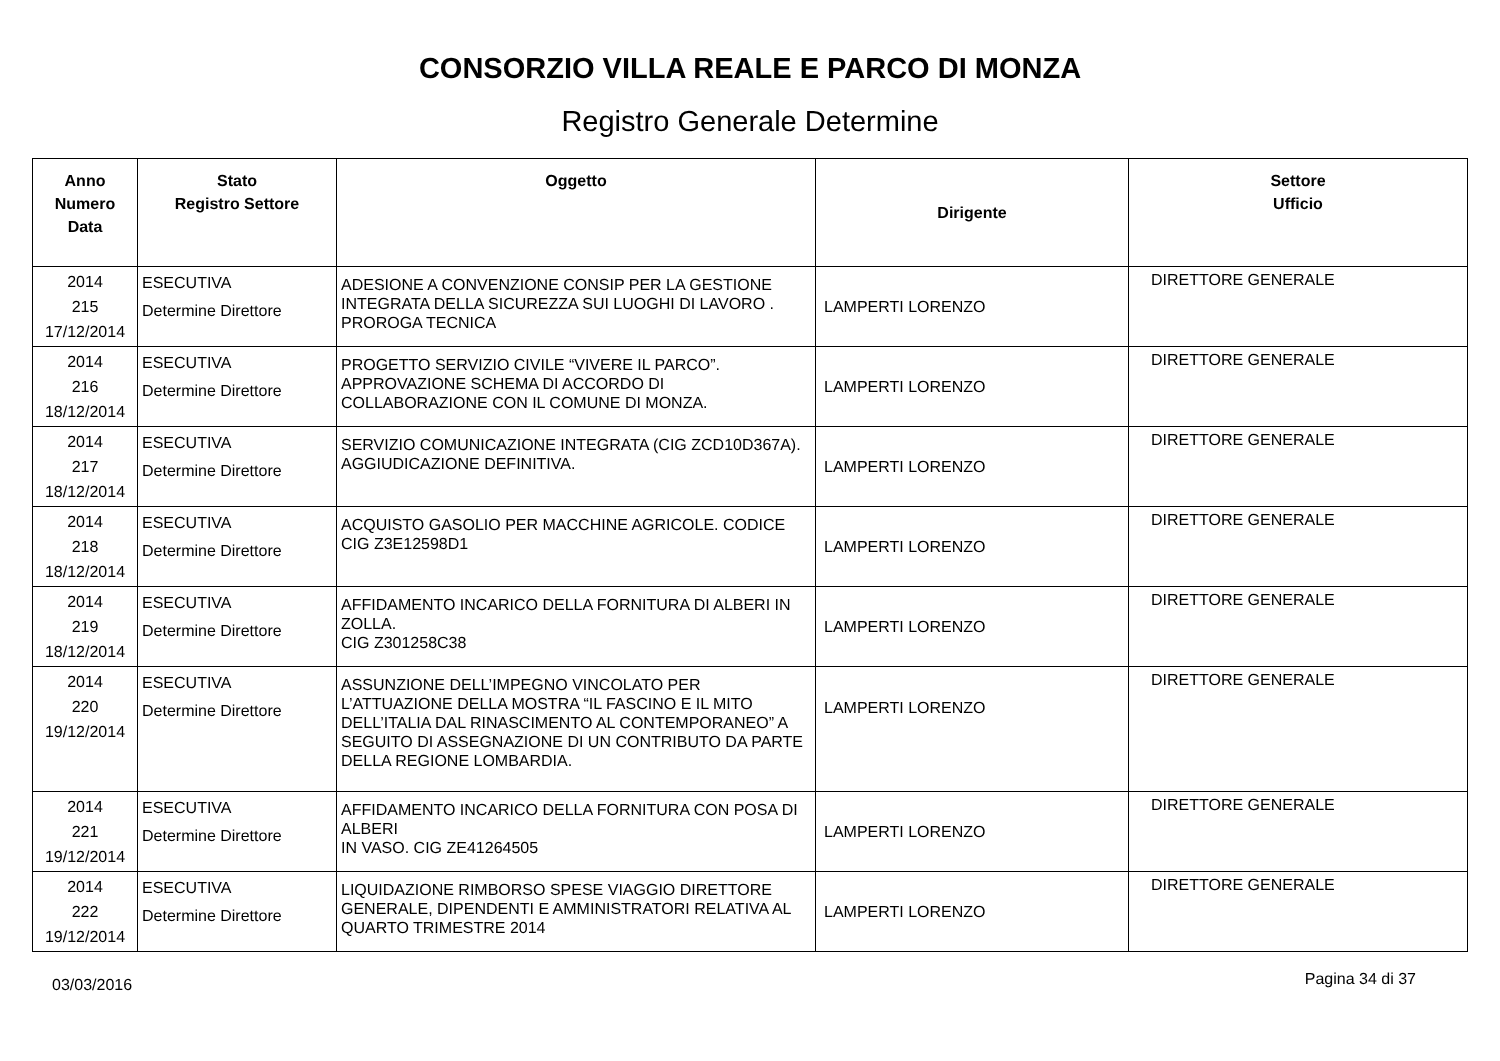CONSORZIO VILLA REALE E PARCO DI MONZA
Registro Generale Determine
| Anno Numero Data | Stato Registro Settore | Oggetto | Dirigente | Settore Ufficio |
| --- | --- | --- | --- | --- |
| 2014 215 17/12/2014 | ESECUTIVA Determine Direttore | ADESIONE A CONVENZIONE CONSIP PER LA GESTIONE INTEGRATA DELLA SICUREZZA SUI LUOGHI DI LAVORO . PROROGA TECNICA | LAMPERTI LORENZO | DIRETTORE GENERALE |
| 2014 216 18/12/2014 | ESECUTIVA Determine Direttore | PROGETTO SERVIZIO CIVILE “VIVERE IL PARCO”. APPROVAZIONE SCHEMA DI ACCORDO DI COLLABORAZIONE CON IL COMUNE DI MONZA. | LAMPERTI LORENZO | DIRETTORE GENERALE |
| 2014 217 18/12/2014 | ESECUTIVA Determine Direttore | SERVIZIO COMUNICAZIONE INTEGRATA (CIG ZCD10D367A). AGGIUDICAZIONE DEFINITIVA. | LAMPERTI LORENZO | DIRETTORE GENERALE |
| 2014 218 18/12/2014 | ESECUTIVA Determine Direttore | ACQUISTO GASOLIO PER MACCHINE AGRICOLE. CODICE CIG Z3E12598D1 | LAMPERTI LORENZO | DIRETTORE GENERALE |
| 2014 219 18/12/2014 | ESECUTIVA Determine Direttore | AFFIDAMENTO INCARICO DELLA FORNITURA DI ALBERI IN ZOLLA. CIG Z301258C38 | LAMPERTI LORENZO | DIRETTORE GENERALE |
| 2014 220 19/12/2014 | ESECUTIVA Determine Direttore | ASSUNZIONE DELL’IMPEGNO VINCOLATO PER L’ATTUAZIONE DELLA MOSTRA “IL FASCINO E IL MITO DELL’ITALIA DAL RINASCIMENTO AL CONTEMPORANEO” A SEGUITO DI ASSEGNAZIONE DI UN CONTRIBUTO DA PARTE DELLA REGIONE LOMBARDIA. | LAMPERTI LORENZO | DIRETTORE GENERALE |
| 2014 221 19/12/2014 | ESECUTIVA Determine Direttore | AFFIDAMENTO INCARICO DELLA FORNITURA CON POSA DI ALBERI IN VASO. CIG ZE41264505 | LAMPERTI LORENZO | DIRETTORE GENERALE |
| 2014 222 19/12/2014 | ESECUTIVA Determine Direttore | LIQUIDAZIONE RIMBORSO SPESE VIAGGIO DIRETTORE GENERALE, DIPENDENTI E AMMINISTRATORI RELATIVA AL QUARTO TRIMESTRE 2014 | LAMPERTI LORENZO | DIRETTORE GENERALE |
03/03/2016 Pagina 34 di 37